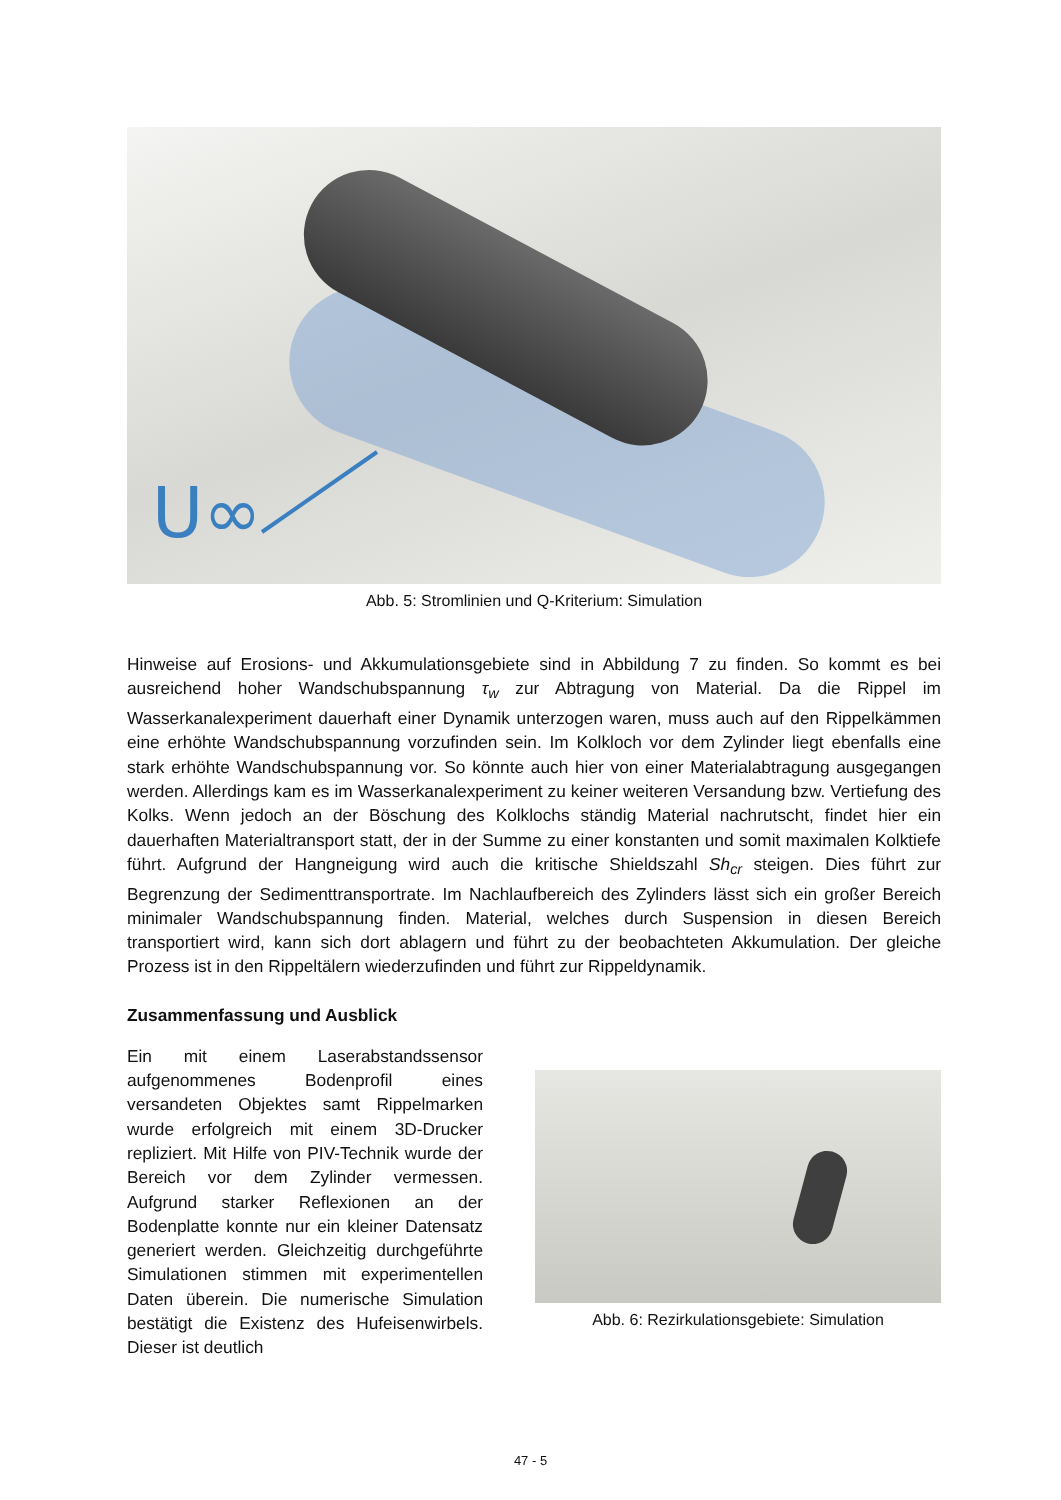U∞
Abb. 5: Stromlinien und Q-Kriterium: Simulation
Hinweise auf Erosions- und Akkumulationsgebiete sind in Abbildung 7 zu finden. So kommt es bei ausreichend hoher Wandschubspannung τ<sub>w</sub> zur Abtragung von Material. Da die Rippel im Wasserkanalexperiment dauerhaft einer Dynamik unterzogen waren, muss auch auf den Rippelkämmen eine erhöhte Wandschubspannung vorzufinden sein. Im Kolkloch vor dem Zylinder liegt ebenfalls eine stark erhöhte Wandschubspannung vor. So könnte auch hier von einer Materialabtragung ausgegangen werden. Allerdings kam es im Wasserkanalexperiment zu keiner weiteren Versandung bzw. Vertiefung des Kolks. Wenn jedoch an der Böschung des Kolklochs ständig Material nachrutscht, findet hier ein dauerhaften Materialtransport statt, der in der Summe zu einer konstanten und somit maximalen Kolktiefe führt. Aufgrund der Hangneigung wird auch die kritische Shieldszahl Sh<sub>cr</sub> steigen. Dies führt zur Begrenzung der Sedimenttransportrate. Im Nachlaufbereich des Zylinders lässt sich ein großer Bereich minimaler Wandschubspannung finden. Material, welches durch Suspension in diesen Bereich transportiert wird, kann sich dort ablagern und führt zu der beobachteten Akkumulation. Der gleiche Prozess ist in den Rippeltälern wiederzufinden und führt zur Rippeldynamik.
Zusammenfassung und Ausblick
Ein mit einem Laserabstandssensor aufgenommenes Bodenprofil eines versandeten Objektes samt Rippelmarken wurde erfolgreich mit einem 3D-Drucker repliziert. Mit Hilfe von PIV-Technik wurde der Bereich vor dem Zylinder vermessen. Aufgrund starker Reflexionen an der Bodenplatte konnte nur ein kleiner Datensatz generiert werden. Gleichzeitig durchgeführte Simulationen stimmen mit experimentellen Daten überein. Die numerische Simulation bestätigt die Existenz des Hufeisenwirbels. Dieser ist deutlich
Abb. 6: Rezirkulationsgebiete: Simulation
47 - 5